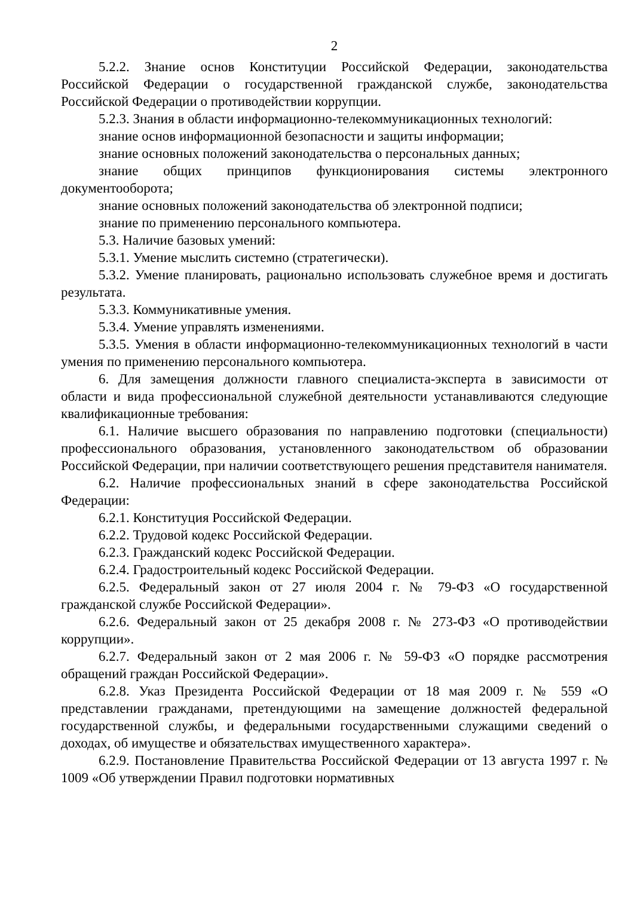2
5.2.2. Знание основ Конституции Российской Федерации, законодательства Российской Федерации о государственной гражданской службе, законодательства Российской Федерации о противодействии коррупции.
5.2.3. Знания в области информационно-телекоммуникационных технологий:
знание основ информационной безопасности и защиты информации;
знание основных положений законодательства о персональных данных;
знание общих принципов функционирования системы электронного документооборота;
знание основных положений законодательства об электронной подписи;
знание по применению персонального компьютера.
5.3. Наличие базовых умений:
5.3.1. Умение мыслить системно (стратегически).
5.3.2. Умение планировать, рационально использовать служебное время и достигать результата.
5.3.3. Коммуникативные умения.
5.3.4. Умение управлять изменениями.
5.3.5. Умения в области информационно-телекоммуникационных технологий в части умения по применению персонального компьютера.
6. Для замещения должности главного специалиста-эксперта в зависимости от области и вида профессиональной служебной деятельности устанавливаются следующие квалификационные требования:
6.1. Наличие высшего образования по направлению подготовки (специальности) профессионального образования, установленного законодательством об образовании Российской Федерации, при наличии соответствующего решения представителя нанимателя.
6.2. Наличие профессиональных знаний в сфере законодательства Российской Федерации:
6.2.1. Конституция Российской Федерации.
6.2.2. Трудовой кодекс Российской Федерации.
6.2.3. Гражданский кодекс Российской Федерации.
6.2.4. Градостроительный кодекс Российской Федерации.
6.2.5. Федеральный закон от 27 июля 2004 г. № 79-ФЗ «О государственной гражданской службе Российской Федерации».
6.2.6. Федеральный закон от 25 декабря 2008 г. № 273-ФЗ «О противодействии коррупции».
6.2.7. Федеральный закон от 2 мая 2006 г. № 59-ФЗ «О порядке рассмотрения обращений граждан Российской Федерации».
6.2.8. Указ Президента Российской Федерации от 18 мая 2009 г. № 559 «О представлении гражданами, претендующими на замещение должностей федеральной государственной службы, и федеральными государственными служащими сведений о доходах, об имуществе и обязательствах имущественного характера».
6.2.9. Постановление Правительства Российской Федерации от 13 августа 1997 г. № 1009 «Об утверждении Правил подготовки нормативных